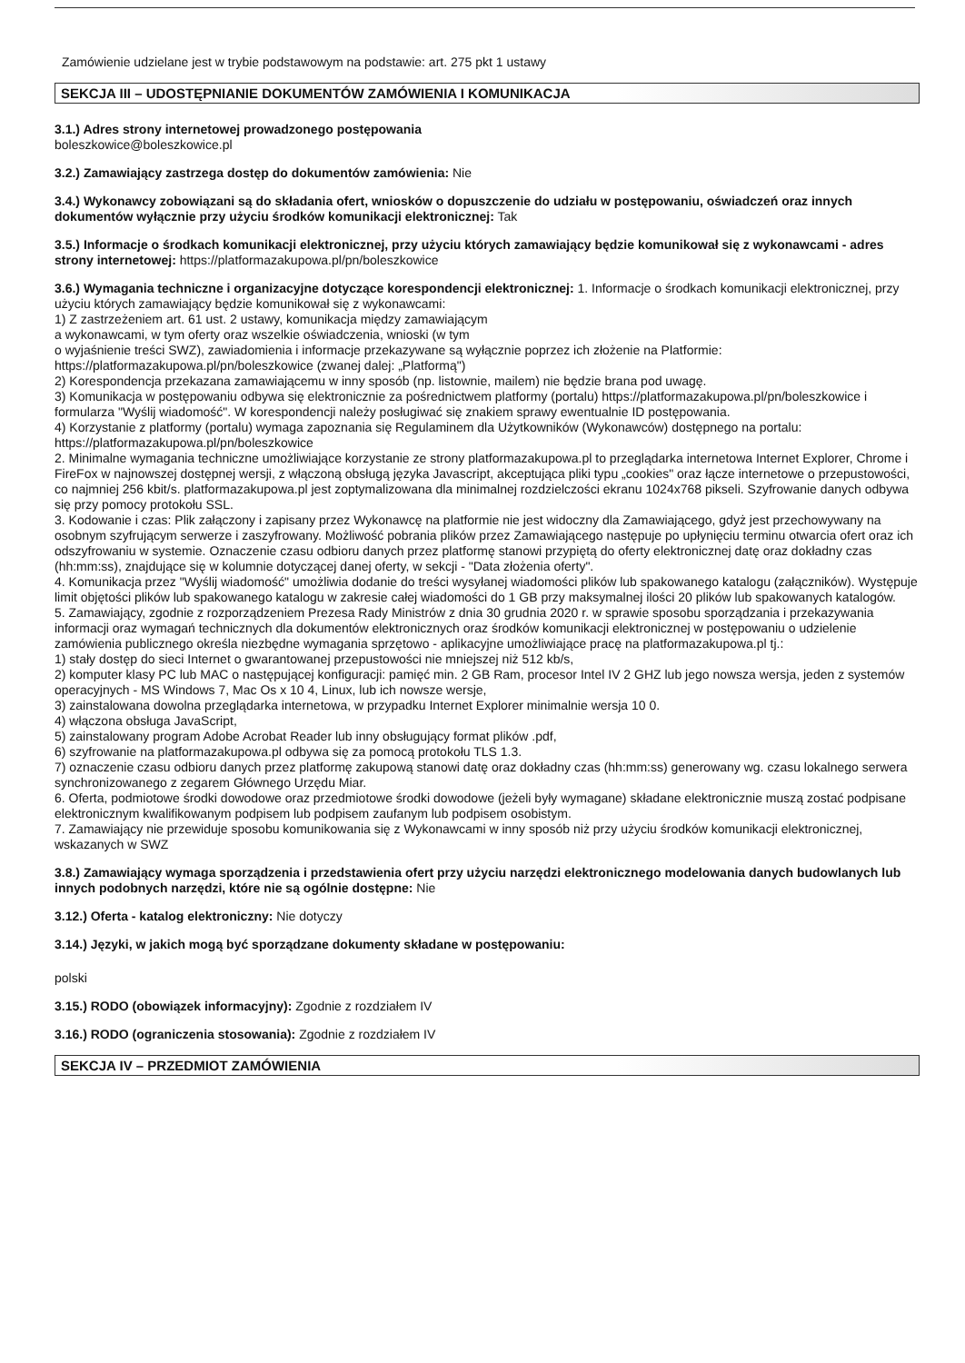Zamówienie udzielane jest w trybie podstawowym na podstawie: art. 275 pkt 1 ustawy
SEKCJA III – UDOSTĘPNIANIE DOKUMENTÓW ZAMÓWIENIA I KOMUNIKACJA
3.1.) Adres strony internetowej prowadzonego postępowania
boleszkowice@boleszkowice.pl
3.2.) Zamawiający zastrzega dostęp do dokumentów zamówienia: Nie
3.4.) Wykonawcy zobowiązani są do składania ofert, wniosków o dopuszczenie do udziału w postępowaniu, oświadczeń oraz innych dokumentów wyłącznie przy użyciu środków komunikacji elektronicznej: Tak
3.5.) Informacje o środkach komunikacji elektronicznej, przy użyciu których zamawiający będzie komunikował się z wykonawcami - adres strony internetowej: https://platformazakupowa.pl/pn/boleszkowice
3.6.) Wymagania techniczne i organizacyjne dotyczące korespondencji elektronicznej: 1. Informacje o środkach komunikacji elektronicznej, przy użyciu których zamawiający będzie komunikował się z wykonawcami:
1) Z zastrzeżeniem art. 61 ust. 2 ustawy, komunikacja między zamawiającym
a wykonawcami, w tym oferty oraz wszelkie oświadczenia, wnioski (w tym
o wyjaśnienie treści SWZ), zawiadomienia i informacje przekazywane są wyłącznie poprzez ich złożenie na Platformie: https://platformazakupowa.pl/pn/boleszkowice (zwanej dalej: „Platformą")
2) Korespondencja przekazana zamawiającemu w inny sposób (np. listownie, mailem) nie będzie brana pod uwagę.
3) Komunikacja w postępowaniu odbywa się elektronicznie za pośrednictwem platformy (portalu) https://platformazakupowa.pl/pn/boleszkowice i formularza "Wyślij wiadomość". W korespondencji należy posługiwać się znakiem sprawy ewentualnie ID postępowania.
4) Korzystanie z platformy (portalu) wymaga zapoznania się Regulaminem dla Użytkowników (Wykonawców) dostępnego na portalu: https://platformazakupowa.pl/pn/boleszkowice
2. Minimalne wymagania techniczne umożliwiające korzystanie ze strony platformazakupowa.pl to przeglądarka internetowa Internet Explorer, Chrome i FireFox w najnowszej dostępnej wersji, z włączoną obsługą języka Javascript, akceptująca pliki typu „cookies" oraz łącze internetowe o przepustowości, co najmniej 256 kbit/s. platformazakupowa.pl jest zoptymalizowana dla minimalnej rozdzielczości ekranu 1024x768 pikseli. Szyfrowanie danych odbywa się przy pomocy protokołu SSL.
3. Kodowanie i czas: Plik załączony i zapisany przez Wykonawcę na platformie nie jest widoczny dla Zamawiającego, gdyż jest przechowywany na osobnym szyfrującym serwerze i zaszyfrowany. Możliwość pobrania plików przez Zamawiającego następuje po upłynięciu terminu otwarcia ofert oraz ich odszyfrowaniu w systemie. Oznaczenie czasu odbioru danych przez platformę stanowi przypiętą do oferty elektronicznej datę oraz dokładny czas (hh:mm:ss), znajdujące się w kolumnie dotyczącej danej oferty, w sekcji - "Data złożenia oferty".
4. Komunikacja przez "Wyślij wiadomość" umożliwia dodanie do treści wysyłanej wiadomości plików lub spakowanego katalogu (załączników). Występuje limit objętości plików lub spakowanego katalogu w zakresie całej wiadomości do 1 GB przy maksymalnej ilości 20 plików lub spakowanych katalogów.
5. Zamawiający, zgodnie z rozporządzeniem Prezesa Rady Ministrów z dnia 30 grudnia 2020 r. w sprawie sposobu sporządzania i przekazywania informacji oraz wymagań technicznych dla dokumentów elektronicznych oraz środków komunikacji elektronicznej w postępowaniu o udzielenie zamówienia publicznego określa niezbędne wymagania sprzętowo - aplikacyjne umożliwiające pracę na platformazakupowa.pl tj.:
1) stały dostęp do sieci Internet o gwarantowanej przepustowości nie mniejszej niż 512 kb/s,
2) komputer klasy PC lub MAC o następującej konfiguracji: pamięć min. 2 GB Ram, procesor Intel IV 2 GHZ lub jego nowsza wersja, jeden z systemów operacyjnych - MS Windows 7, Mac Os x 10 4, Linux, lub ich nowsze wersje,
3) zainstalowana dowolna przeglądarka internetowa, w przypadku Internet Explorer minimalnie wersja 10 0.
4) włączona obsługa JavaScript,
5) zainstalowany program Adobe Acrobat Reader lub inny obsługujący format plików .pdf,
6) szyfrowanie na platformazakupowa.pl odbywa się za pomocą protokołu TLS 1.3.
7) oznaczenie czasu odbioru danych przez platformę zakupową stanowi datę oraz dokładny czas (hh:mm:ss) generowany wg. czasu lokalnego serwera synchronizowanego z zegarem Głównego Urzędu Miar.
6. Oferta, podmiotowe środki dowodowe oraz przedmiotowe środki dowodowe (jeżeli były wymagane) składane elektronicznie muszą zostać podpisane elektronicznym kwalifikowanym podpisem lub podpisem zaufanym lub podpisem osobistym.
7. Zamawiający nie przewiduje sposobu komunikowania się z Wykonawcami w inny sposób niż przy użyciu środków komunikacji elektronicznej, wskazanych w SWZ
3.8.) Zamawiający wymaga sporządzenia i przedstawienia ofert przy użyciu narzędzi elektronicznego modelowania danych budowlanych lub innych podobnych narzędzi, które nie są ogólnie dostępne: Nie
3.12.) Oferta - katalog elektroniczny: Nie dotyczy
3.14.) Języki, w jakich mogą być sporządzane dokumenty składane w postępowaniu:
polski
3.15.) RODO (obowiązek informacyjny): Zgodnie z rozdziałem IV
3.16.) RODO (ograniczenia stosowania): Zgodnie z rozdziałem IV
SEKCJA IV – PRZEDMIOT ZAMÓWIENIA